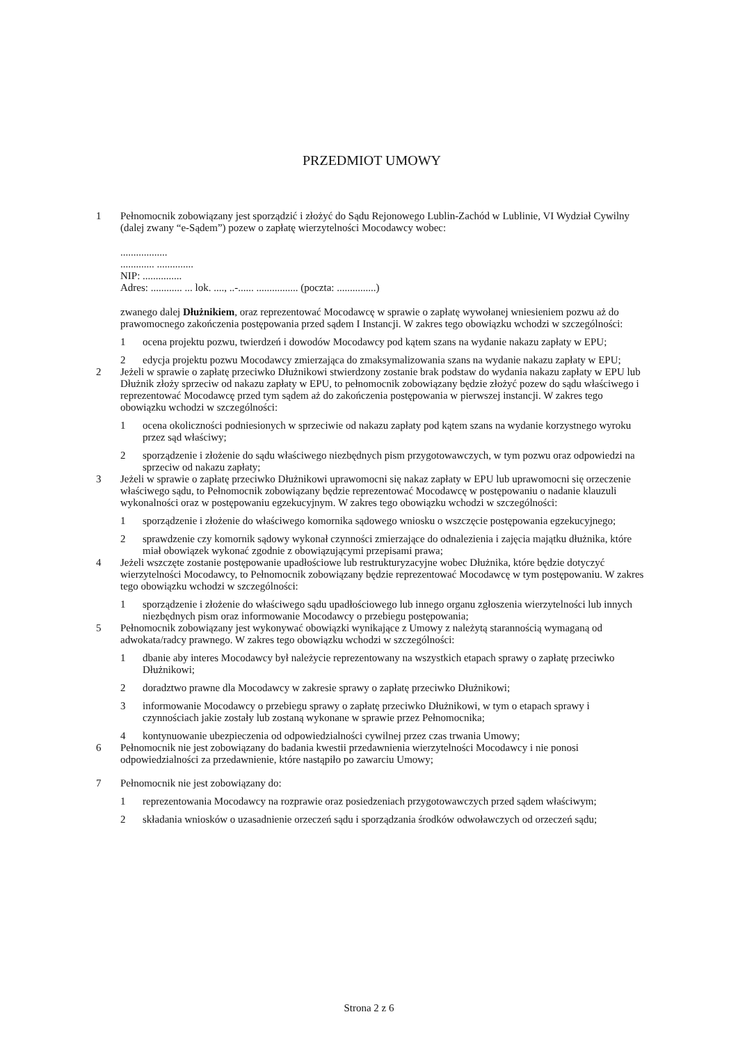PRZEDMIOT UMOWY
1 Pełnomocnik zobowiązany jest sporządzić i złożyć do Sądu Rejonowego Lublin-Zachód w Lublinie, VI Wydział Cywilny (dalej zwany “e-Sądem”) pozew o zapłatę wierzytelności Mocodawcy wobec:
..................
............. ..............
NIP: ...............
Adres: ............ ... lok. ...., ..-...... ................ (poczta: ...............)
zwanego dalej Dłużnikiem, oraz reprezentować Mocodawcę w sprawie o zapłatę wywołanej wniesieniem pozwu aż do prawomocnego zakończenia postępowania przed sądem I Instancji. W zakres tego obowiązku wchodzi w szczególności:
1 ocena projektu pozwu, twierdzeń i dowodów Mocodawcy pod kątem szans na wydanie nakazu zapłaty w EPU;
2 edycja projektu pozwu Mocodawcy zmierzająca do zmaksymalizowania szans na wydanie nakazu zapłaty w EPU;
2 Jeżeli w sprawie o zapłatę przeciwko Dłużnikowi stwierdzony zostanie brak podstaw do wydania nakazu zapłaty w EPU lub Dłużnik złoży sprzeciw od nakazu zapłaty w EPU, to pełnomocnik zobowiązany będzie złożyć pozew do sądu właściwego i reprezentować Mocodawcę przed tym sądem aż do zakończenia postępowania w pierwszej instancji. W zakres tego obowiązku wchodzi w szczególności:
1 ocena okoliczności podniesionych w sprzeciwie od nakazu zapłaty pod kątem szans na wydanie korzystnego wyroku przez sąd właściwy;
2 sporządzenie i złożenie do sądu właściwego niezbędnych pism przygotowawczych, w tym pozwu oraz odpowiedzi na sprzeciw od nakazu zapłaty;
3 Jeżeli w sprawie o zapłatę przeciwko Dłużnikowi uprawomocni się nakaz zapłaty w EPU lub uprawomocni się orzeczenie właściwego sądu, to Pełnomocnik zobowiązany będzie reprezentować Mocodawcę w postępowaniu o nadanie klauzuli wykonalności oraz w postępowaniu egzekucyjnym. W zakres tego obowiązku wchodzi w szczególności:
1 sporządzenie i złożenie do właściwego komornika sądowego wniosku o wszczęcie postępowania egzekucyjnego;
2 sprawdzenie czy komornik sądowy wykonał czynności zmierzające do odnalezienia i zajęcia majątku dłużnika, które miał obowiązek wykonać zgodnie z obowiązującymi przepisami prawa;
4 Jeżeli wszczęte zostanie postępowanie upadłościowe lub restrukturyzacyjne wobec Dłużnika, które będzie dotyczyć wierzytelności Mocodawcy, to Pełnomocnik zobowiązany będzie reprezentować Mocodawcę w tym postępowaniu. W zakres tego obowiązku wchodzi w szczególności:
1 sporządzenie i złożenie do właściwego sądu upadłościowego lub innego organu zgłoszenia wierzytelności lub innych niezbędnych pism oraz informowanie Mocodawcy o przebiegu postępowania;
5 Pełnomocnik zobowiązany jest wykonywać obowiązki wynikające z Umowy z należytą starannością wymaganą od adwokata/radcy prawnego. W zakres tego obowiązku wchodzi w szczególności:
1 dbanie aby interes Mocodawcy był należycie reprezentowany na wszystkich etapach sprawy o zapłatę przeciwko Dłużnikowi;
2 doradztwo prawne dla Mocodawcy w zakresie sprawy o zapłatę przeciwko Dłużnikowi;
3 informowanie Mocodawcy o przebiegu sprawy o zapłatę przeciwko Dłużnikowi, w tym o etapach sprawy i czynnościach jakie zostały lub zostaną wykonane w sprawie przez Pełnomocnika;
4 kontynuowanie ubezpieczenia od odpowiedzialności cywilnej przez czas trwania Umowy;
6 Pełnomocnik nie jest zobowiązany do badania kwestii przedawnienia wierzytelności Mocodawcy i nie ponosi odpowiedzialności za przedawnienie, które nastąpiło po zawarciu Umowy;
7 Pełnomocnik nie jest zobowiązany do:
1 reprezentowania Mocodawcy na rozprawie oraz posiedzeniach przygotowawczych przed sądem właściwym;
2 składania wniosków o uzasadnienie orzeczeń sądu i sporządzania środków odwoławczych od orzeczeń sądu;
Strona 2 z 6